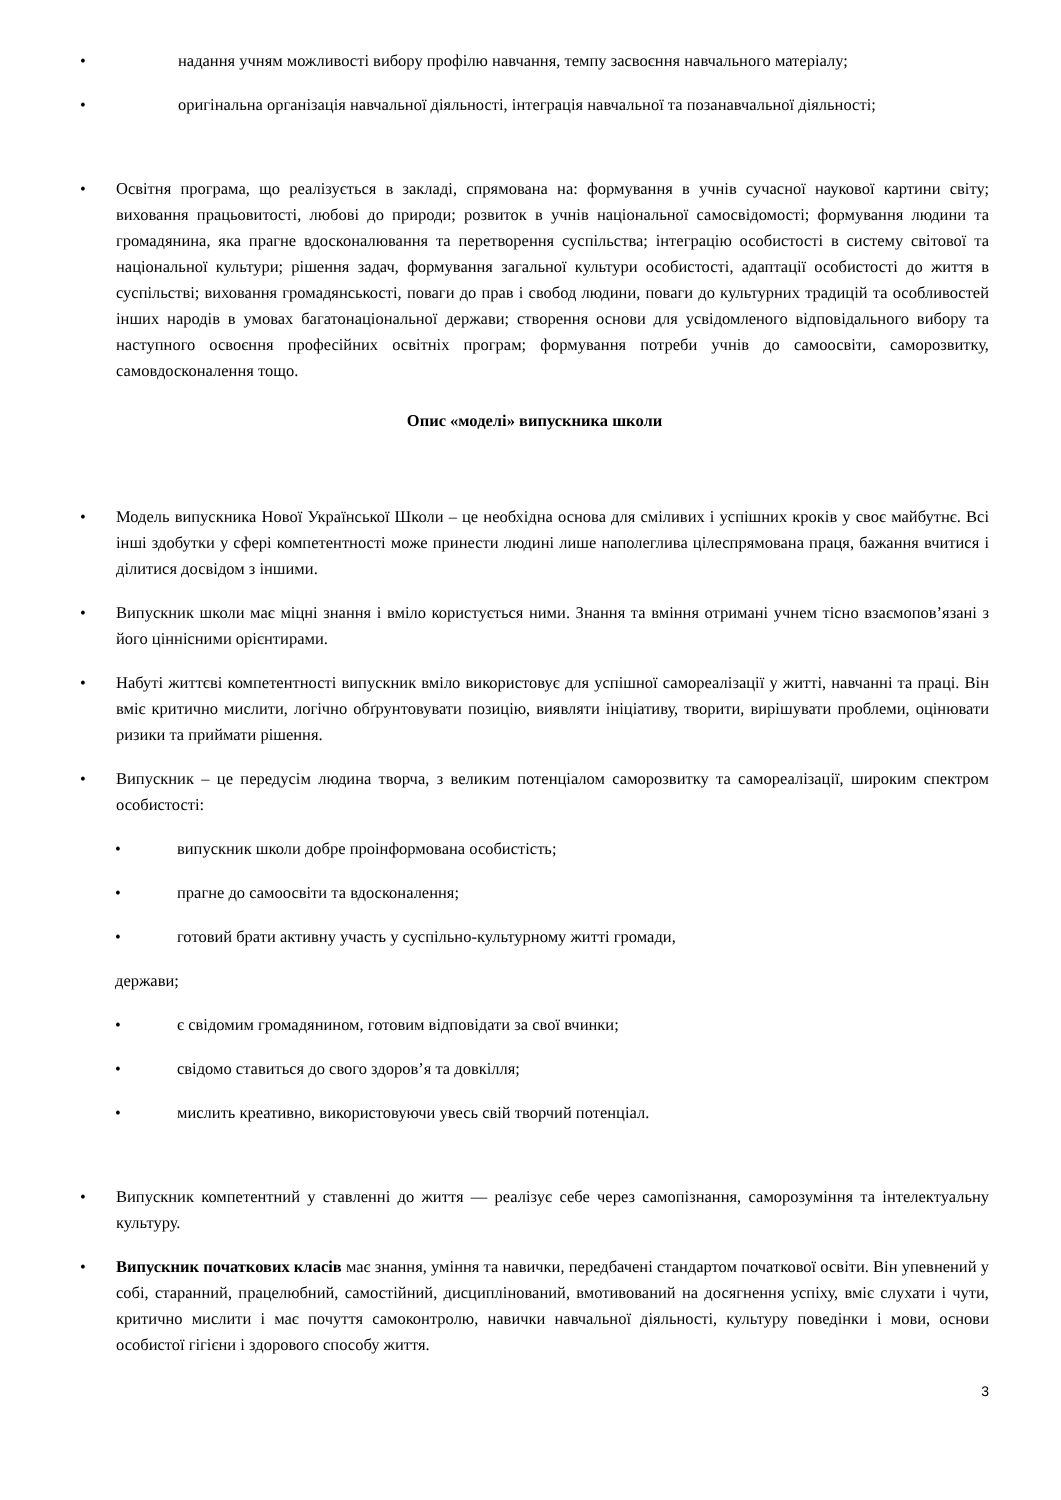• надання учням можливості вибору профілю навчання, темпу засвоєння навчального матеріалу;
• оригінальна організація навчальної діяльності, інтеграція навчальної та позанавчальної діяльності;
• Освітня програма, що реалізується в закладі, спрямована на: формування в учнів сучасної наукової картини світу; виховання працьовитості, любові до природи; розвиток в учнів національної самосвідомості; формування людини та громадянина, яка прагне вдосконалювання та перетворення суспільства; інтеграцію особистості в систему світової та національної культури; рішення задач, формування загальної культури особистості, адаптації особистості до життя в суспільстві; виховання громадянськості, поваги до прав і свобод людини, поваги до культурних традицій та особливостей інших народів в умовах багатонаціональної держави; створення основи для усвідомленого відповідального вибору та наступного освоєння професійних освітніх програм; формування потреби учнів до самоосвіти, саморозвитку, самовдосконалення тощо.
Опис «моделі» випускника школи
• Модель випускника Нової Української Школи – це необхідна основа для сміливих і успішних кроків у своє майбутнє. Всі інші здобутки у сфері компетентності може принести людині лише наполеглива цілеспрямована праця, бажання вчитися і ділитися досвідом з іншими.
• Випускник школи має міцні знання і вміло користується ними. Знання та вміння отримані учнем тісно взаємопов’язані з його ціннісними орієнтирами.
• Набуті життєві компетентності випускник вміло використовує для успішної самореалізації у житті, навчанні та праці. Він вміє критично мислити, логічно обґрунтовувати позицію, виявляти ініціативу, творити, вирішувати проблеми, оцінювати ризики та приймати рішення.
• Випускник – це передусім людина творча, з великим потенціалом саморозвитку та самореалізації, широким спектром особистості:
• випускник школи добре проінформована особистість;
• прагне до самоосвіти та вдосконалення;
• готовий брати активну участь у суспільно-культурному житті громади,
держави;
• є свідомим громадянином, готовим відповідати за свої вчинки;
• свідомо ставиться до свого здоров’я та довкілля;
• мислить креативно, використовуючи увесь свій творчий потенціал.
• Випускник компетентний у ставленні до життя — реалізує себе через самопізнання, саморозуміння та інтелектуальну культуру.
• Випускник початкових класів має знання, уміння та навички, передбачені стандартом початкової освіти. Він упевнений у собі, старанний, працелюбний, самостійний, дисциплінований, вмотивований на досягнення успіху, вміє слухати і чути, критично мислити і має почуття самоконтролю, навички навчальної діяльності, культуру поведінки і мови, основи особистої гігієни і здорового способу життя.
3